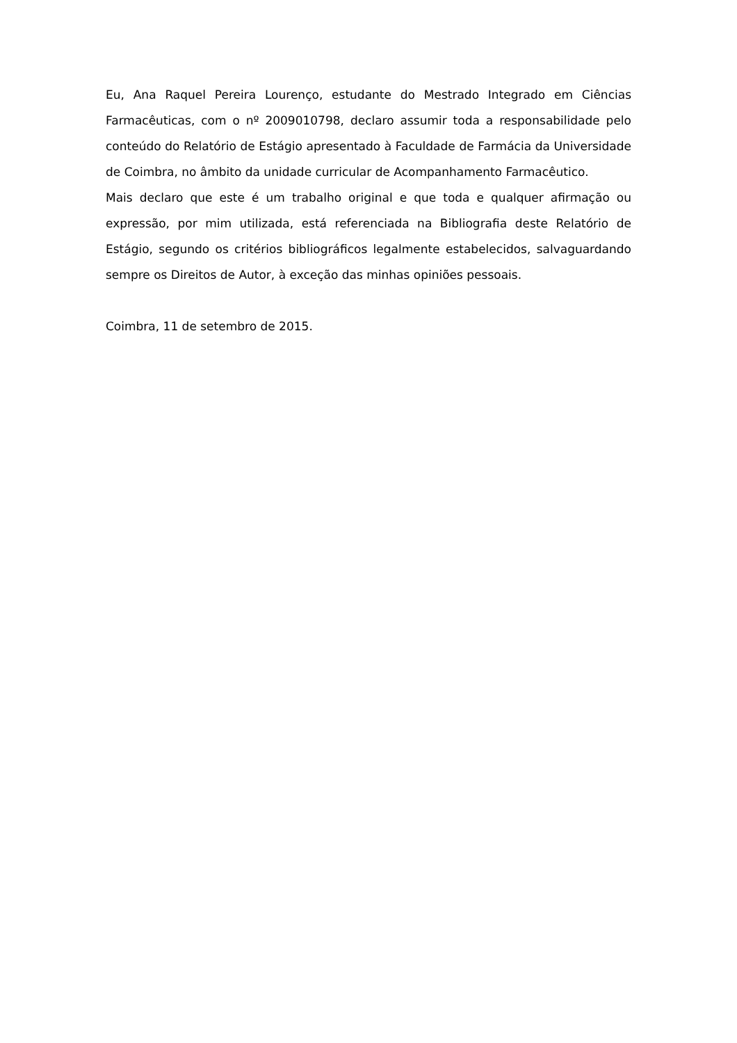Eu, Ana Raquel Pereira Lourenço, estudante do Mestrado Integrado em Ciências Farmacêuticas, com o nº 2009010798, declaro assumir toda a responsabilidade pelo conteúdo do Relatório de Estágio apresentado à Faculdade de Farmácia da Universidade de Coimbra, no âmbito da unidade curricular de Acompanhamento Farmacêutico.
Mais declaro que este é um trabalho original e que toda e qualquer afirmação ou expressão, por mim utilizada, está referenciada na Bibliografia deste Relatório de Estágio, segundo os critérios bibliográficos legalmente estabelecidos, salvaguardando sempre os Direitos de Autor, à exceção das minhas opiniões pessoais.
Coimbra, 11 de setembro de 2015.